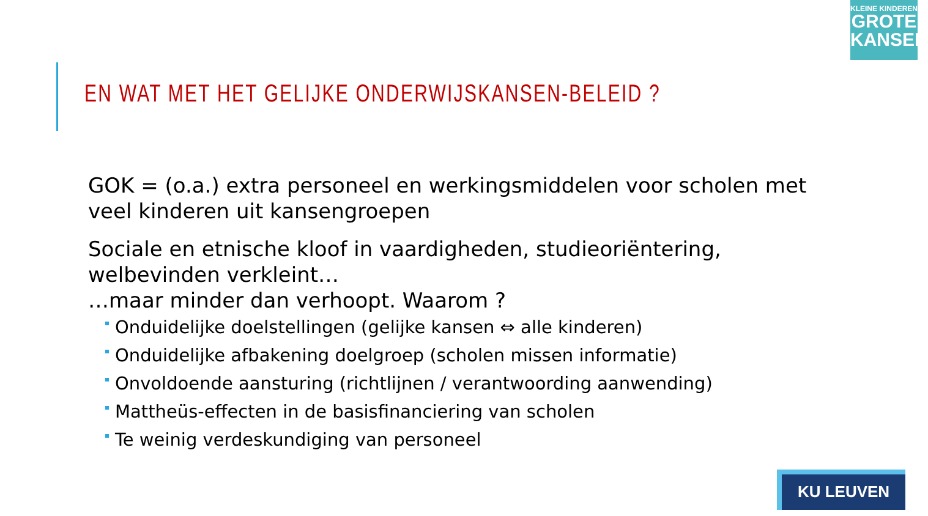KLEINE KINDEREN
GROTE
KANSEN
EN WAT MET HET GELIJKE ONDERWIJSKANSEN-BELEID ?
GOK = (o.a.) extra personeel en werkingsmiddelen voor scholen met veel kinderen uit kansengroepen
Sociale en etnische kloof in vaardigheden, studieoriëntering, welbevinden verkleint…
…maar minder dan verhoopt. Waarom ?
Onduidelijke doelstellingen (gelijke kansen ⇔ alle kinderen)
Onduidelijke afbakening doelgroep (scholen missen informatie)
Onvoldoende aansturing (richtlijnen / verantwoording aanwending)
Mattheüs-effecten in de basisfinanciering van scholen
Te weinig verdeskundiging van personeel
KU LEUVEN